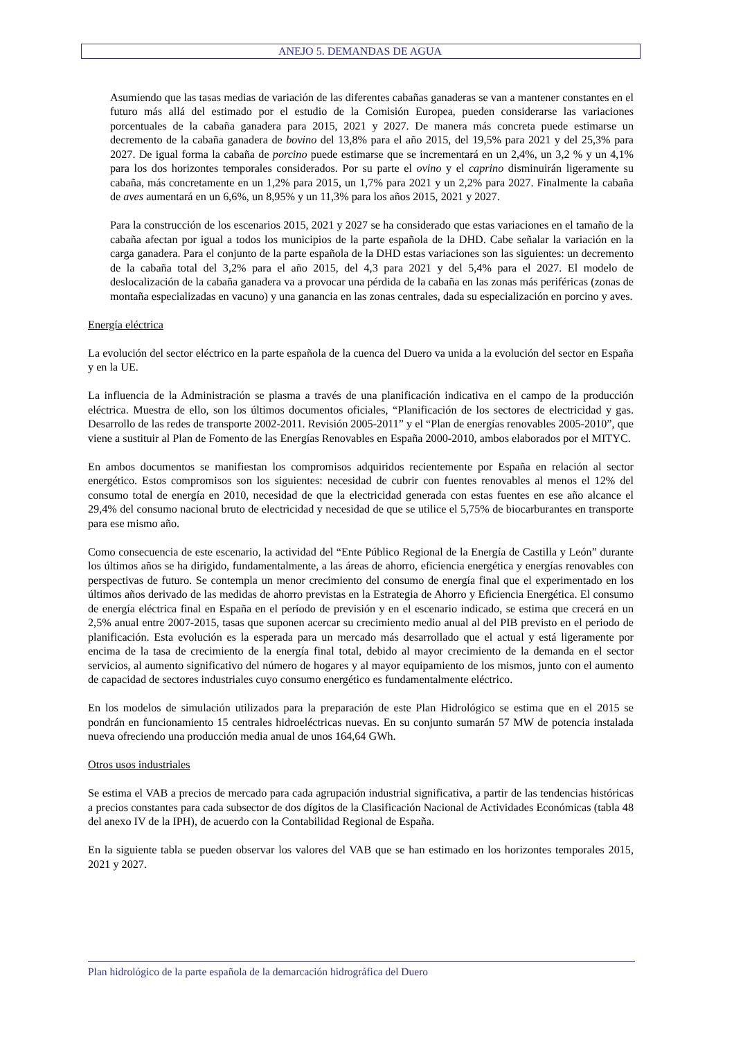ANEJO 5. DEMANDAS DE AGUA
Asumiendo que las tasas medias de variación de las diferentes cabañas ganaderas se van a mantener constantes en el futuro más allá del estimado por el estudio de la Comisión Europea, pueden considerarse las variaciones porcentuales de la cabaña ganadera para 2015, 2021 y 2027. De manera más concreta puede estimarse un decremento de la cabaña ganadera de bovino del 13,8% para el año 2015, del 19,5% para 2021 y del 25,3% para 2027. De igual forma la cabaña de porcino puede estimarse que se incrementará en un 2,4%, un 3,2 % y un 4,1% para los dos horizontes temporales considerados. Por su parte el ovino y el caprino disminuirán ligeramente su cabaña, más concretamente en un 1,2% para 2015, un 1,7% para 2021 y un 2,2% para 2027. Finalmente la cabaña de aves aumentará en un 6,6%, un 8,95% y un 11,3% para los años 2015, 2021 y 2027.
Para la construcción de los escenarios 2015, 2021 y 2027 se ha considerado que estas variaciones en el tamaño de la cabaña afectan por igual a todos los municipios de la parte española de la DHD. Cabe señalar la variación en la carga ganadera. Para el conjunto de la parte española de la DHD estas variaciones son las siguientes: un decremento de la cabaña total del 3,2% para el año 2015, del 4,3 para 2021 y del 5,4% para el 2027. El modelo de deslocalización de la cabaña ganadera va a provocar una pérdida de la cabaña en las zonas más periféricas (zonas de montaña especializadas en vacuno) y una ganancia en las zonas centrales, dada su especialización en porcino y aves.
Energía eléctrica
La evolución del sector eléctrico en la parte española de la cuenca del Duero va unida a la evolución del sector en España y en la UE.
La influencia de la Administración se plasma a través de una planificación indicativa en el campo de la producción eléctrica. Muestra de ello, son los últimos documentos oficiales, “Planificación de los sectores de electricidad y gas. Desarrollo de las redes de transporte 2002-2011. Revisión 2005-2011” y el “Plan de energías renovables 2005-2010”, que viene a sustituir al Plan de Fomento de las Energías Renovables en España 2000-2010, ambos elaborados por el MITYC.
En ambos documentos se manifiestan los compromisos adquiridos recientemente por España en relación al sector energético. Estos compromisos son los siguientes: necesidad de cubrir con fuentes renovables al menos el 12% del consumo total de energía en 2010, necesidad de que la electricidad generada con estas fuentes en ese año alcance el 29,4% del consumo nacional bruto de electricidad y necesidad de que se utilice el 5,75% de biocarburantes en transporte para ese mismo año.
Como consecuencia de este escenario, la actividad del “Ente Público Regional de la Energía de Castilla y León” durante los últimos años se ha dirigido, fundamentalmente, a las áreas de ahorro, eficiencia energética y energías renovables con perspectivas de futuro. Se contempla un menor crecimiento del consumo de energía final que el experimentado en los últimos años derivado de las medidas de ahorro previstas en la Estrategia de Ahorro y Eficiencia Energética. El consumo de energía eléctrica final en España en el período de previsión y en el escenario indicado, se estima que crecerá en un 2,5% anual entre 2007-2015, tasas que suponen acercar su crecimiento medio anual al del PIB previsto en el periodo de planificación. Esta evolución es la esperada para un mercado más desarrollado que el actual y está ligeramente por encima de la tasa de crecimiento de la energía final total, debido al mayor crecimiento de la demanda en el sector servicios, al aumento significativo del número de hogares y al mayor equipamiento de los mismos, junto con el aumento de capacidad de sectores industriales cuyo consumo energético es fundamentalmente eléctrico.
En los modelos de simulación utilizados para la preparación de este Plan Hidrológico se estima que en el 2015 se pondrán en funcionamiento 15 centrales hidroeléctricas nuevas. En su conjunto sumarán 57 MW de potencia instalada nueva ofreciendo una producción media anual de unos 164,64 GWh.
Otros usos industriales
Se estima el VAB a precios de mercado para cada agrupación industrial significativa, a partir de las tendencias históricas a precios constantes para cada subsector de dos dígitos de la Clasificación Nacional de Actividades Económicas (tabla 48 del anexo IV de la IPH), de acuerdo con la Contabilidad Regional de España.
En la siguiente tabla se pueden observar los valores del VAB que se han estimado en los horizontes temporales 2015, 2021 y 2027.
Plan hidrológico de la parte española de la demarcación hidrográfica del Duero